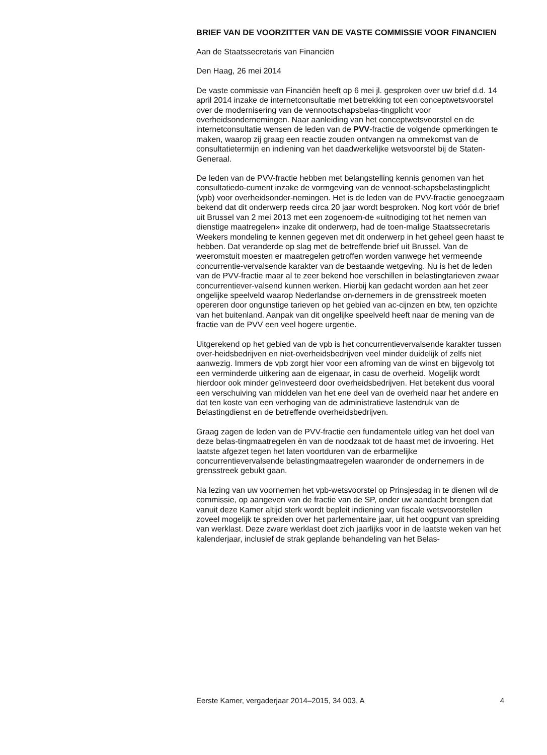BRIEF VAN DE VOORZITTER VAN DE VASTE COMMISSIE VOOR FINANCIEN
Aan de Staatssecretaris van Financiën
Den Haag, 26 mei 2014
De vaste commissie van Financiën heeft op 6 mei jl. gesproken over uw brief d.d. 14 april 2014 inzake de internetconsultatie met betrekking tot een conceptwetsvoorstel over de modernisering van de vennootschapsbelas-tingplicht voor overheidsondernemingen. Naar aanleiding van het conceptwetsvoorstel en de internetconsultatie wensen de leden van de PVV-fractie de volgende opmerkingen te maken, waarop zij graag een reactie zouden ontvangen na ommekomst van de consultatietermijn en indiening van het daadwerkelijke wetsvoorstel bij de Staten-Generaal.
De leden van de PVV-fractie hebben met belangstelling kennis genomen van het consultatiedo-cument inzake de vormgeving van de vennoot-schapsbelastingplicht (vpb) voor overheidsonder-nemingen. Het is de leden van de PVV-fractie genoegzaam bekend dat dit onderwerp reeds circa 20 jaar wordt besproken. Nog kort vóór de brief uit Brussel van 2 mei 2013 met een zogenoem-de «uitnodiging tot het nemen van dienstige maatregelen» inzake dit onderwerp, had de toen-malige Staatssecretaris Weekers mondeling te kennen gegeven met dit onderwerp in het geheel geen haast te hebben. Dat veranderde op slag met de betreffende brief uit Brussel. Van de weeromstuit moesten er maatregelen getroffen worden vanwege het vermeende concurrentie-vervalsende karakter van de bestaande wetgeving. Nu is het de leden van de PVV-fractie maar al te zeer bekend hoe verschillen in belastingtarieven zwaar concurrentiever-valsend kunnen werken. Hierbij kan gedacht worden aan het zeer ongelijke speelveld waarop Nederlandse on-dernemers in de grensstreek moeten opereren door ongunstige tarieven op het gebied van ac-cijnzen en btw, ten opzichte van het buitenland. Aanpak van dit ongelijke speelveld heeft naar de mening van de fractie van de PVV een veel hogere urgentie.
Uitgerekend op het gebied van de vpb is het concurrentievervalsende karakter tussen over-heidsbedrijven en niet-overheidsbedrijven veel minder duidelijk of zelfs niet aanwezig. Immers de vpb zorgt hier voor een afroming van de winst en bijgevolg tot een verminderde uitkering aan de eigenaar, in casu de overheid. Mogelijk wordt hierdoor ook minder geïnvesteerd door overheidsbedrijven. Het betekent dus vooral een verschuiving van middelen van het ene deel van de overheid naar het andere en dat ten koste van een verhoging van de administratieve lastendruk van de Belastingdienst en de betreffende overheidsbedrijven.
Graag zagen de leden van de PVV-fractie een fundamentele uitleg van het doel van deze belas-tingmaatregelen èn van de noodzaak tot de haast met de invoering. Het laatste afgezet tegen het laten voortduren van de erbarmelijke concurrentievervalsende belastingmaatregelen waaronder de ondernemers in de grensstreek gebukt gaan.
Na lezing van uw voornemen het vpb-wetsvoorstel op Prinsjesdag in te dienen wil de commissie, op aangeven van de fractie van de SP, onder uw aandacht brengen dat vanuit deze Kamer altijd sterk wordt bepleit indiening van fiscale wetsvoorstellen zoveel mogelijk te spreiden over het parlementaire jaar, uit het oogpunt van spreiding van werklast. Deze zware werklast doet zich jaarlijks voor in de laatste weken van het kalenderjaar, inclusief de strak geplande behandeling van het Belas-
Eerste Kamer, vergaderjaar 2014–2015, 34 003, A 4